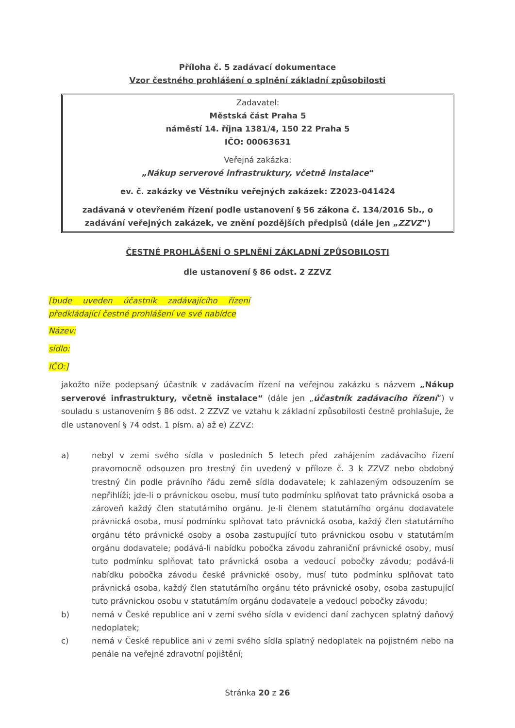Příloha č. 5 zadávací dokumentace
Vzor čestného prohlášení o splnění základní způsobilosti
Zadavatel:
Městská část Praha 5
náměstí 14. října 1381/4, 150 22 Praha 5
IČO: 00063631
Veřejná zakázka:
„Nákup serverové infrastruktury, včetně instalace“
ev. č. zakázky ve Věstníku veřejných zakázek: Z2023-041424
zadávaná v otevřeném řízení podle ustanovení § 56 zákona č. 134/2016 Sb., o zadávání veřejných zakázek, ve znění pozdějších předpisů (dále jen „ZZVZ“)
ČESTNÉ PROHLÁŠENÍ O SPLNĚNÍ ZÁKLADNÍ ZPŮSOBILOSTI
dle ustanovení § 86 odst. 2 ZZVZ
[bude uveden účastník zadávajícího řízení předkládající čestné prohlášení ve své nabídce
Název:
sídlo:
IČO:]
jakožto níže podepsaný účastník v zadávacím řízení na veřejnou zakázku s názvem „Nákup serverové infrastruktury, včetně instalace“ (dále jen „účastník zadávacího řízení“) v souladu s ustanovením § 86 odst. 2 ZZVZ ve vztahu k základní způsobilosti čestně prohlašuje, že dle ustanovení § 74 odst. 1 písm. a) až e) ZZVZ:
a) nebyl v zemi svého sídla v posledních 5 letech před zahájením zadávacího řízení pravomocně odsouzen pro trestný čin uvedený v příloze č. 3 k ZZVZ nebo obdobný trestný čin podle právního řádu země sídla dodavatele; k zahlazeným odsouzením se nepřihlíží; jde-li o právnickou osobu, musí tuto podmínku splňovat tato právnická osoba a zároveň každý člen statutárního orgánu. Je-li členem statutárního orgánu dodavatele právnická osoba, musí podmínku splňovat tato právnická osoba, každý člen statutárního orgánu této právnické osoby a osoba zastupující tuto právnickou osobu v statutárním orgánu dodavatele; podává-li nabídku pobočka závodu zahraniční právnické osoby, musí tuto podmínku splňovat tato právnická osoba a vedoucí pobočky závodu; podává-li nabídku pobočka závodu české právnické osoby, musí tuto podmínku splňovat tato právnická osoba, každý člen statutárního orgánu této právnické osoby, osoba zastupující tuto právnickou osobu v statutárním orgánu dodavatele a vedoucí pobočky závodu;
b) nemá v České republice ani v zemi svého sídla v evidenci daní zachycen splatný daňový nedoplatek;
c) nemá v České republice ani v zemi svého sídla splatný nedoplatek na pojistném nebo na penále na veřejné zdravotní pojištění;
Stránka 20 z 26